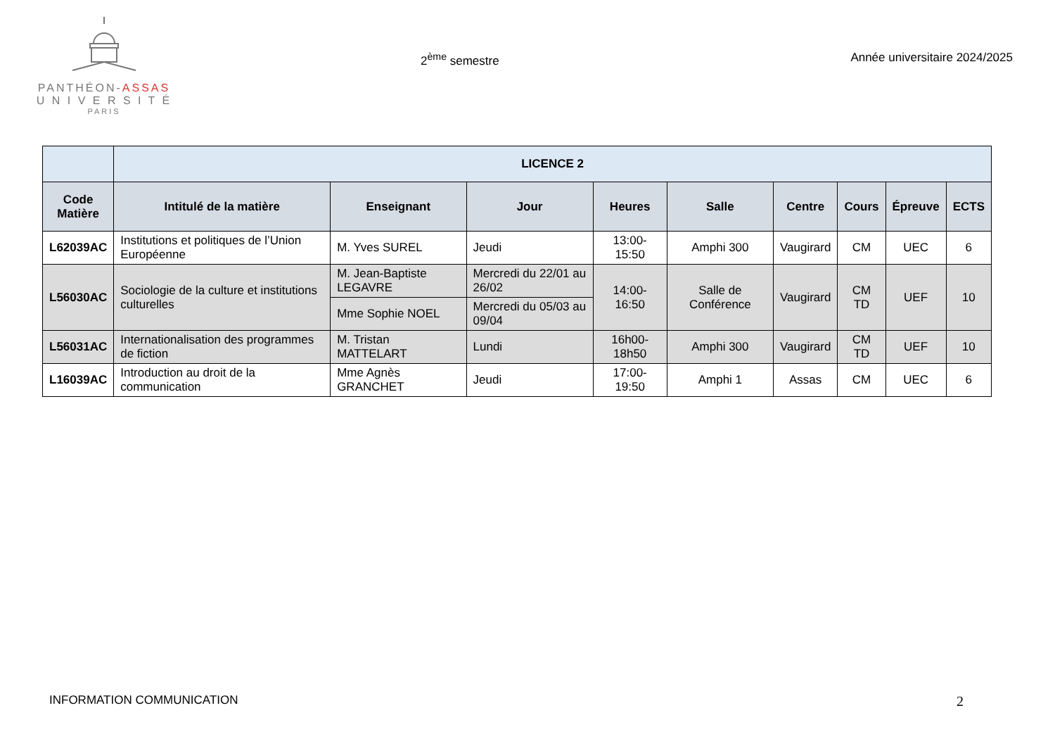PANTHÉON-ASSAS
U N I V E R S I T É
PARIS
2<sup>ème</sup> semestre Année universitaire 2024/2025
| | LICENCE 2 | | | | | | | | |
| --- | --- | --- | --- | --- | --- | --- | --- | --- | --- |
| Code Matière | Intitulé de la matière | Enseignant | Jour | Heures | Salle | Centre | Cours | Épreuve | ECTS |
| L62039AC | Institutions et politiques de l’Union Européenne | M. Yves SUREL | Jeudi | 13:00-15:50 | Amphi 300 | Vaugirard | CM | UEC | 6 |
| L56030AC | Sociologie de la culture et institutions culturelles | M. Jean-Baptiste LEGAVRE | Mercredi du 22/01 au 26/02 | 14:00-16:50 | Salle de Conférence | Vaugirard | CM TD | UEF | 10 |
| | | Mme Sophie NOEL | Mercredi du 05/03 au 09/04 | | | | | | |
| L56031AC | Internationalisation des programmes de fiction | M. Tristan MATTELART | Lundi | 16h00-18h50 | Amphi 300 | Vaugirard | CM TD | UEF | 10 |
| L16039AC | Introduction au droit de la communication | Mme Agnès GRANCHET | Jeudi | 17:00-19:50 | Amphi 1 | Assas | CM | UEC | 6 |
INFORMATION COMMUNICATION 2